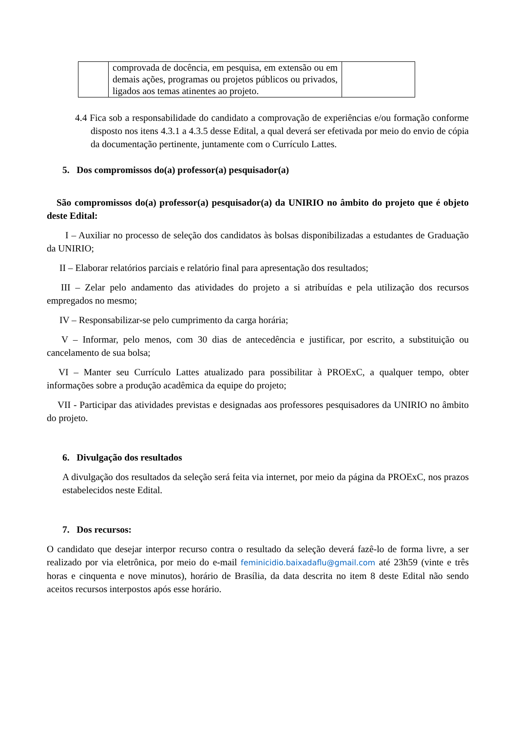| | comprovada de docência, em pesquisa, em extensão ou em demais ações, programas ou projetos públicos ou privados, ligados aos temas atinentes ao projeto. | |
4.4 Fica sob a responsabilidade do candidato a comprovação de experiências e/ou formação conforme disposto nos itens 4.3.1 a 4.3.5 desse Edital, a qual deverá ser efetivada por meio do envio de cópia da documentação pertinente, juntamente com o Currículo Lattes.
5. Dos compromissos do(a) professor(a) pesquisador(a)
São compromissos do(a) professor(a) pesquisador(a) da UNIRIO no âmbito do projeto que é objeto deste Edital:
I – Auxiliar no processo de seleção dos candidatos às bolsas disponibilizadas a estudantes de Graduação da UNIRIO;
II – Elaborar relatórios parciais e relatório final para apresentação dos resultados;
III – Zelar pelo andamento das atividades do projeto a si atribuídas e pela utilização dos recursos empregados no mesmo;
IV – Responsabilizar-se pelo cumprimento da carga horária;
V – Informar, pelo menos, com 30 dias de antecedência e justificar, por escrito, a substituição ou cancelamento de sua bolsa;
VI – Manter seu Currículo Lattes atualizado para possibilitar à PROExC, a qualquer tempo, obter informações sobre a produção acadêmica da equipe do projeto;
VII - Participar das atividades previstas e designadas aos professores pesquisadores da UNIRIO no âmbito do projeto.
6. Divulgação dos resultados
A divulgação dos resultados da seleção será feita via internet, por meio da página da PROExC, nos prazos estabelecidos neste Edital.
7. Dos recursos:
O candidato que desejar interpor recurso contra o resultado da seleção deverá fazê-lo de forma livre, a ser realizado por via eletrônica, por meio do e-mail feminicidio.baixadaflu@gmail.com até 23h59 (vinte e três horas e cinquenta e nove minutos), horário de Brasília, da data descrita no item 8 deste Edital não sendo aceitos recursos interpostos após esse horário.